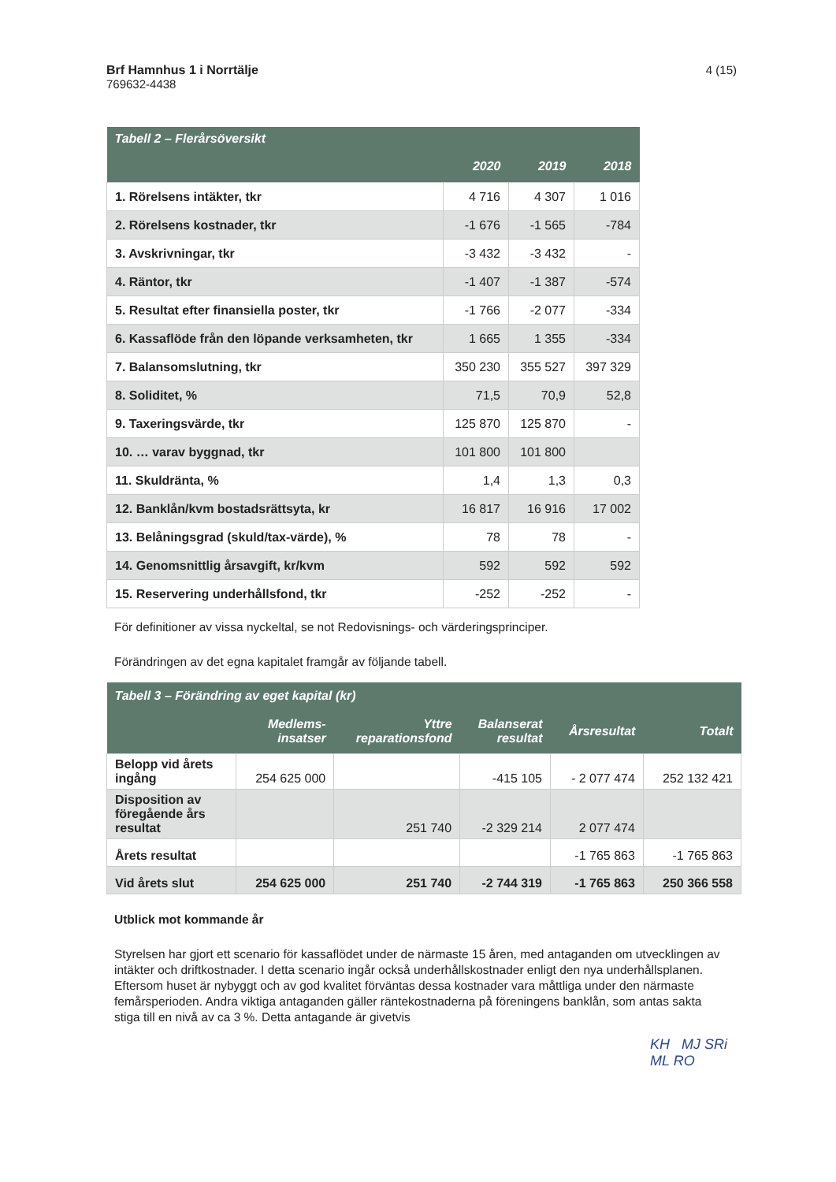Brf Hamnhus 1 i Norrtälje
769632-4438
4 (15)
| Tabell 2 – Flerårsöversikt | | | |
| --- | --- | --- | --- |
| | 2020 | 2019 | 2018 |
| 1. Rörelsens intäkter, tkr | 4 716 | 4 307 | 1 016 |
| 2. Rörelsens kostnader, tkr | -1 676 | -1 565 | -784 |
| 3. Avskrivningar, tkr | -3 432 | -3 432 | - |
| 4. Räntor, tkr | -1 407 | -1 387 | -574 |
| 5. Resultat efter finansiella poster, tkr | -1 766 | -2 077 | -334 |
| 6. Kassaflöde från den löpande verksamheten, tkr | 1 665 | 1 355 | -334 |
| 7. Balansomslutning, tkr | 350 230 | 355 527 | 397 329 |
| 8. Soliditet, % | 71,5 | 70,9 | 52,8 |
| 9. Taxeringsvärde, tkr | 125 870 | 125 870 | - |
| 10. … varav byggnad, tkr | 101 800 | 101 800 | |
| 11. Skuldränta, % | 1,4 | 1,3 | 0,3 |
| 12. Banklån/kvm bostadsrättsyta, kr | 16 817 | 16 916 | 17 002 |
| 13. Belåningsgrad (skuld/tax-värde), % | 78 | 78 | - |
| 14. Genomsnittlig årsavgift, kr/kvm | 592 | 592 | 592 |
| 15. Reservering underhållsfond, tkr | -252 | -252 | - |
För definitioner av vissa nyckeltal, se not Redovisnings- och värderingsprinciper.
Förändringen av det egna kapitalet framgår av följande tabell.
| Tabell 3 – Förändring av eget kapital (kr) | | | | | |
| --- | --- | --- | --- | --- | --- |
| | Medlems- insatser | Yttre reparationsfond | Balanserat resultat | Årsresultat | Totalt |
| Belopp vid årets ingång | 254 625 000 | | -415 105 | - 2 077 474 | 252 132 421 |
| Disposition av föregående års resultat | | 251 740 | -2 329 214 | 2 077 474 | |
| Årets resultat | | | | -1 765 863 | -1 765 863 |
| Vid årets slut | 254 625 000 | 251 740 | -2 744 319 | -1 765 863 | 250 366 558 |
Utblick mot kommande år
Styrelsen har gjort ett scenario för kassaflödet under de närmaste 15 åren, med antaganden om utvecklingen av intäkter och driftkostnader. I detta scenario ingår också underhållskostnader enligt den nya underhållsplanen. Eftersom huset är nybyggt och av god kvalitet förväntas dessa kostnader vara måttliga under den närmaste femårsperioden. Andra viktiga antaganden gäller räntekostnaderna på föreningens banklån, som antas sakta stiga till en nivå av ca 3 %. Detta antagande är givetvis
KH MJ SRi ML RO